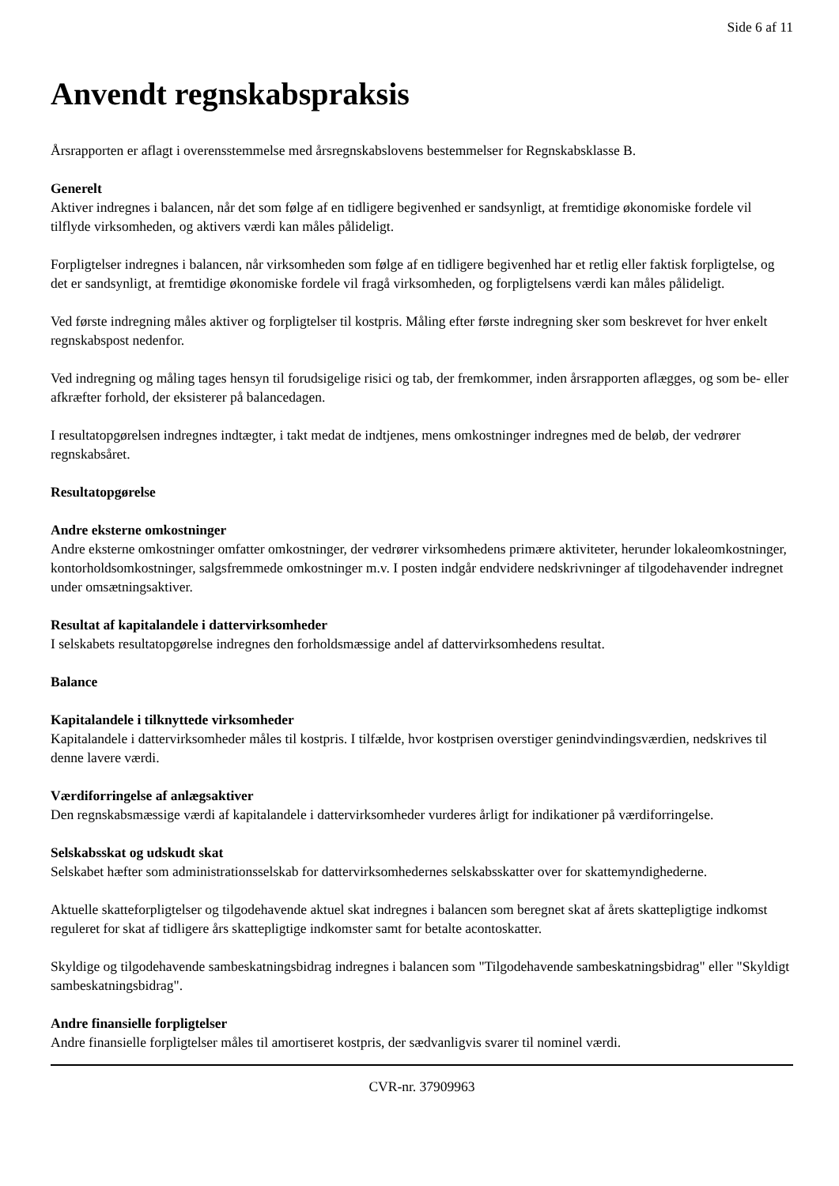Side 6 af 11
Anvendt regnskabspraksis
Årsrapporten er aflagt i overensstemmelse med årsregnskabslovens bestemmelser for Regnskabsklasse B.
Generelt
Aktiver indregnes i balancen, når det som følge af en tidligere begivenhed er sandsynligt, at fremtidige økonomiske fordele vil tilflyde virksomheden, og aktivers værdi kan måles pålideligt.
Forpligtelser indregnes i balancen, når virksomheden som følge af en tidligere begivenhed har et retlig eller faktisk forpligtelse, og det er sandsynligt, at fremtidige økonomiske fordele vil fragå virksomheden, og forpligtelsens værdi kan måles pålideligt.
Ved første indregning måles aktiver og forpligtelser til kostpris. Måling efter første indregning sker som beskrevet for hver enkelt regnskabspost nedenfor.
Ved indregning og måling tages hensyn til forudsigelige risici og tab, der fremkommer, inden årsrapporten aflægges, og som be- eller afkræfter forhold, der eksisterer på balancedagen.
I resultatopgørelsen indregnes indtægter, i takt medat de indtjenes, mens omkostninger indregnes med de beløb, der vedrører regnskabsåret.
Resultatopgørelse
Andre eksterne omkostninger
Andre eksterne omkostninger omfatter omkostninger, der vedrører virksomhedens primære aktiviteter, herunder lokaleomkostninger, kontorholdsomkostninger, salgsfremmede omkostninger m.v. I posten indgår endvidere nedskrivninger af tilgodehavender indregnet under omsætningsaktiver.
Resultat af kapitalandele i dattervirksomheder
I selskabets resultatopgørelse indregnes den forholdsmæssige andel af dattervirksomhedens resultat.
Balance
Kapitalandele i tilknyttede virksomheder
Kapitalandele i dattervirksomheder måles til kostpris. I tilfælde, hvor kostprisen overstiger genindvindingsværdien, nedskrives til denne lavere værdi.
Værdiforringelse af anlægsaktiver
Den regnskabsmæssige værdi af kapitalandele i dattervirksomheder vurderes årligt for indikationer på værdiforringelse.
Selskabsskat og udskudt skat
Selskabet hæfter som administrationsselskab for dattervirksomhedernes selskabsskatter over for skattemyndighederne.
Aktuelle skatteforpligtelser og tilgodehavende aktuel skat indregnes i balancen som beregnet skat af årets skattepligtige indkomst reguleret for skat af tidligere års skattepligtige indkomster samt for betalte acontoskatter.
Skyldige og tilgodehavende sambeskatningsbidrag indregnes i balancen som "Tilgodehavende sambeskatningsbidrag" eller "Skyldigt sambeskatningsbidrag".
Andre finansielle forpligtelser
Andre finansielle forpligtelser måles til amortiseret kostpris, der sædvanligvis svarer til nominel værdi.
CVR-nr. 37909963